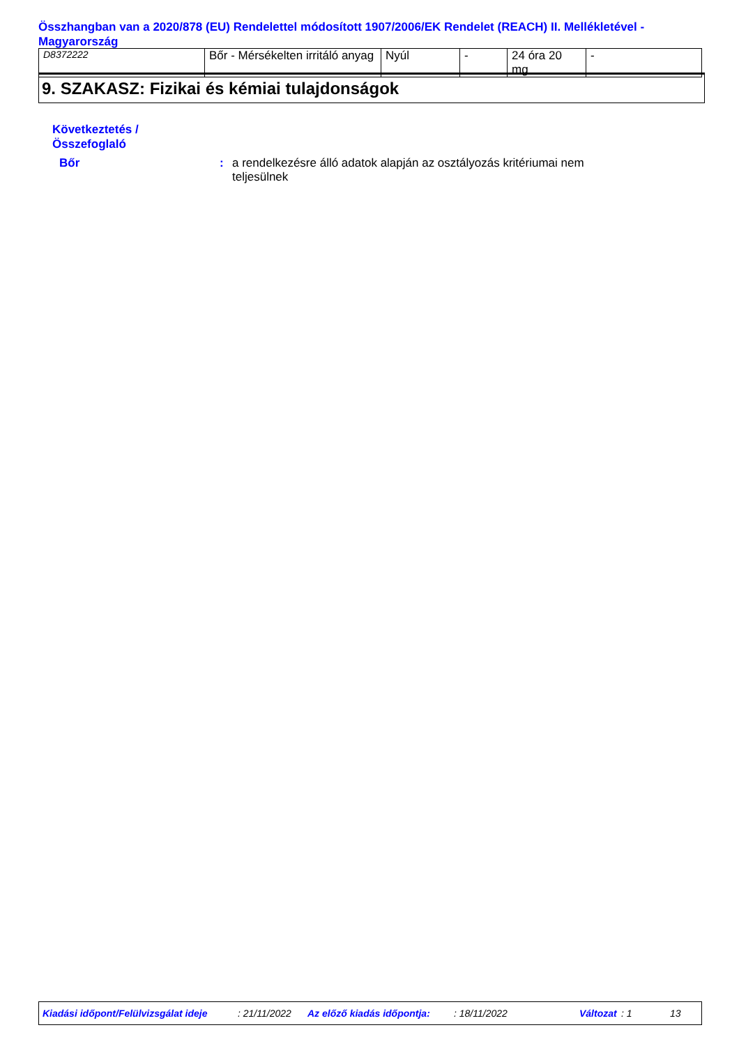Összhangban van a 2020/878 (EU) Rendelettel módosított 1907/2006/EK Rendelet (REACH) II. Mellékletével - Magyarország
| D8372222 | Bőr - Mérsékelten irritáló anyag | Nyúl | - | 24 óra 20 mg | - |
9. SZAKASZ: Fizikai és kémiai tulajdonságok
Következtetés /
Összefoglaló
Bőr : a rendelkezésre álló adatok alapján az osztályozás kritériumai nem teljesülnek
Kiadási időpont/Felülvizsgálat ideje: 21/11/2022 Az előző kiadás időpontja:: 18/11/2022 Változat: 1 13